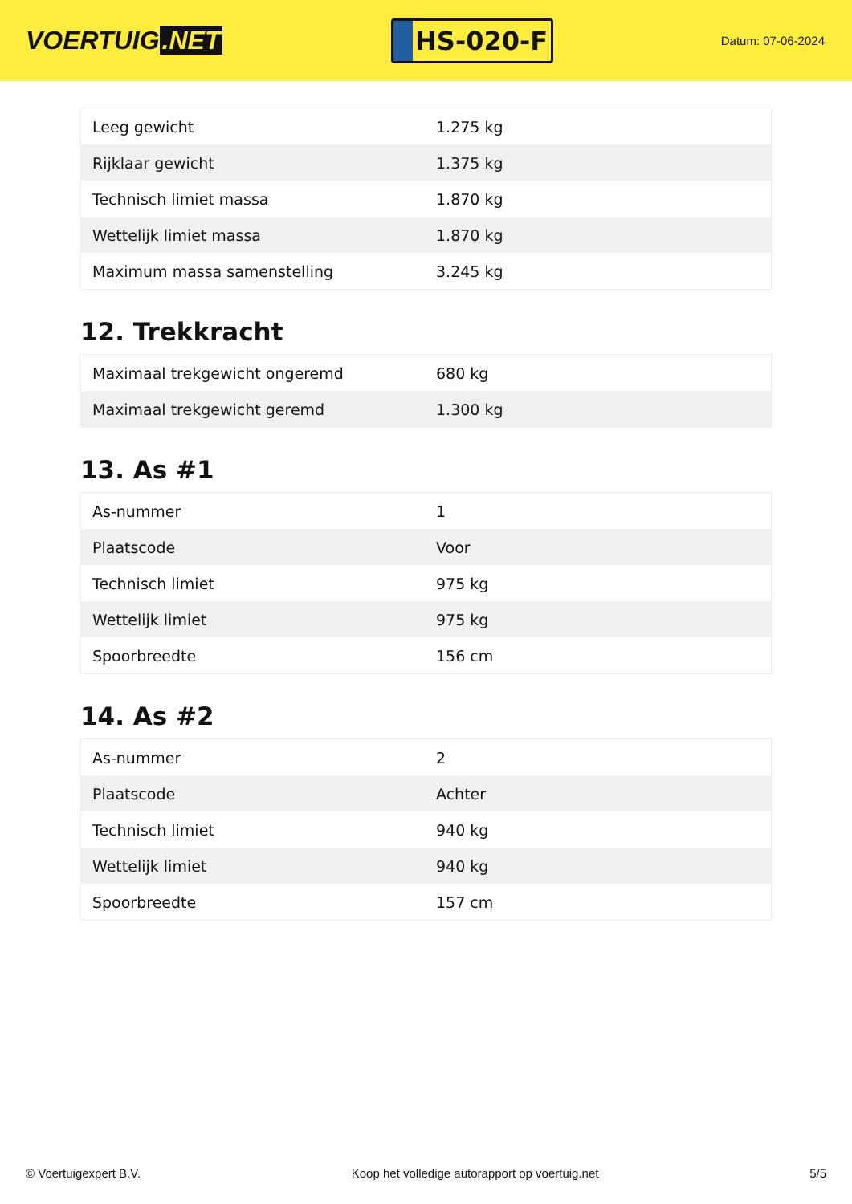VOERTUIG.NET
HS-020-F
Datum: 07-06-2024
| Leeg gewicht | 1.275 kg |
| Rijklaar gewicht | 1.375 kg |
| Technisch limiet massa | 1.870 kg |
| Wettelijk limiet massa | 1.870 kg |
| Maximum massa samenstelling | 3.245 kg |
12. Trekkracht
| Maximaal trekgewicht ongeremd | 680 kg |
| Maximaal trekgewicht geremd | 1.300 kg |
13. As #1
| As-nummer | 1 |
| Plaatscode | Voor |
| Technisch limiet | 975 kg |
| Wettelijk limiet | 975 kg |
| Spoorbreedte | 156 cm |
14. As #2
| As-nummer | 2 |
| Plaatscode | Achter |
| Technisch limiet | 940 kg |
| Wettelijk limiet | 940 kg |
| Spoorbreedte | 157 cm |
© Voertuigexpert B.V. Koop het volledige autorapport op voertuig.net 5/5